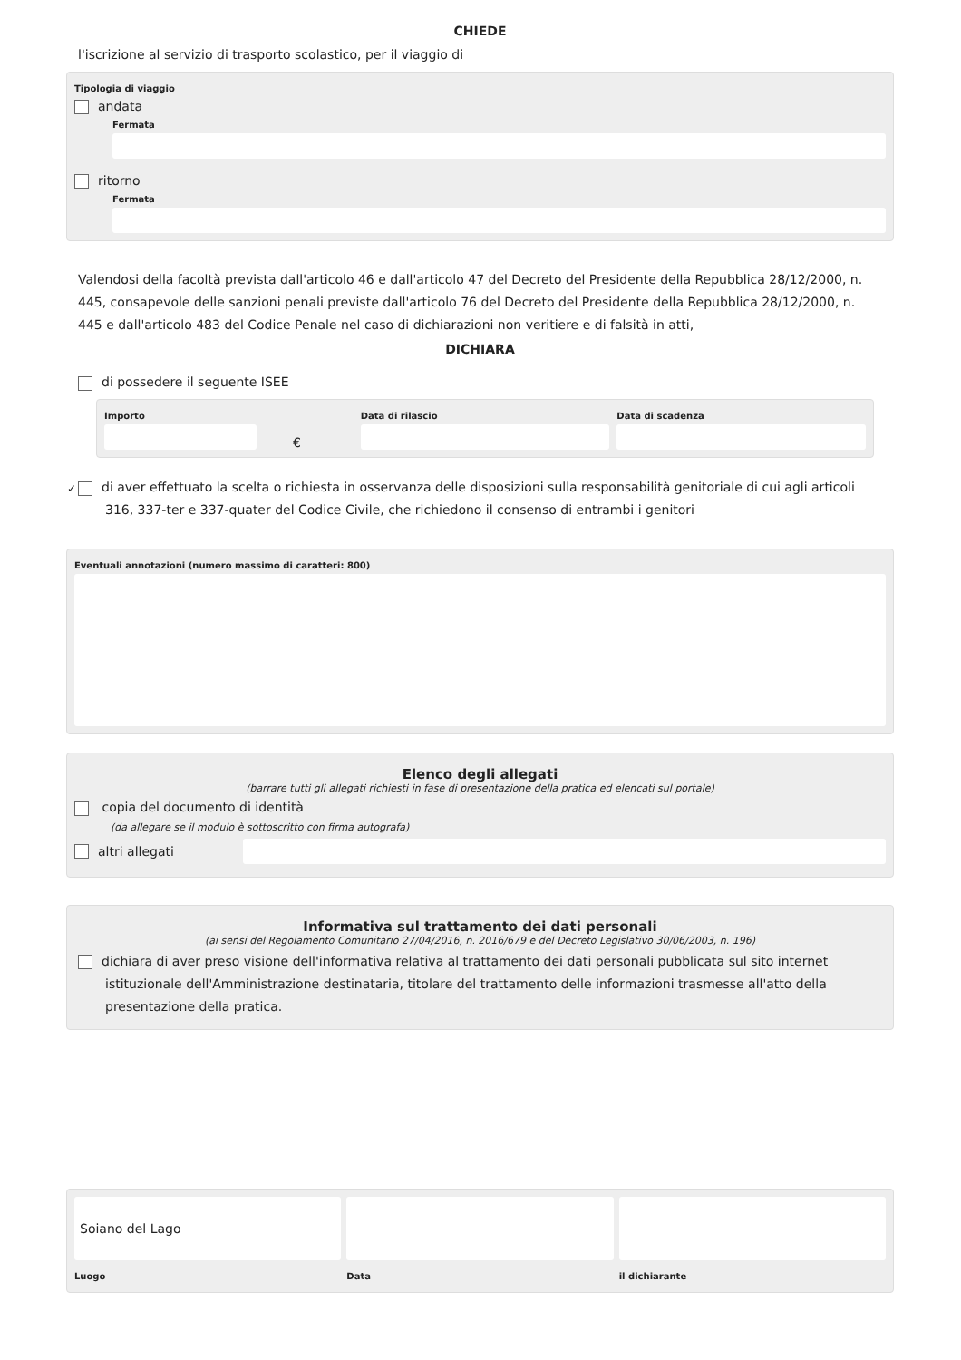CHIEDE
l'iscrizione al servizio di trasporto scolastico, per il viaggio di
Tipologia di viaggio
andata
Fermata
ritorno
Fermata
Valendosi della facoltà prevista dall'articolo 46 e dall'articolo 47 del Decreto del Presidente della Repubblica 28/12/2000, n. 445, consapevole delle sanzioni penali previste dall'articolo 76 del Decreto del Presidente della Repubblica 28/12/2000, n. 445 e dall'articolo 483 del Codice Penale nel caso di dichiarazioni non veritiere e di falsità in atti,
DICHIARA
di possedere il seguente ISEE
Importo
€
Data di rilascio Data di scadenza
✓ di aver effettuato la scelta o richiesta in osservanza delle disposizioni sulla responsabilità genitoriale di cui agli articoli 316, 337-ter e 337-quater del Codice Civile, che richiedono il consenso di entrambi i genitori
Eventuali annotazioni (numero massimo di caratteri: 800)
Elenco degli allegati
(barrare tutti gli allegati richiesti in fase di presentazione della pratica ed elencati sul portale)
copia del documento di identità
(da allegare se il modulo è sottoscritto con firma autografa)
altri allegati
Informativa sul trattamento dei dati personali
(ai sensi del Regolamento Comunitario 27/04/2016, n. 2016/679 e del Decreto Legislativo 30/06/2003, n. 196)
dichiara di aver preso visione dell'informativa relativa al trattamento dei dati personali pubblicata sul sito internet istituzionale dell'Amministrazione destinataria, titolare del trattamento delle informazioni trasmesse all'atto della presentazione della pratica.
Soiano del Lago
Luogo
Data il dichiarante